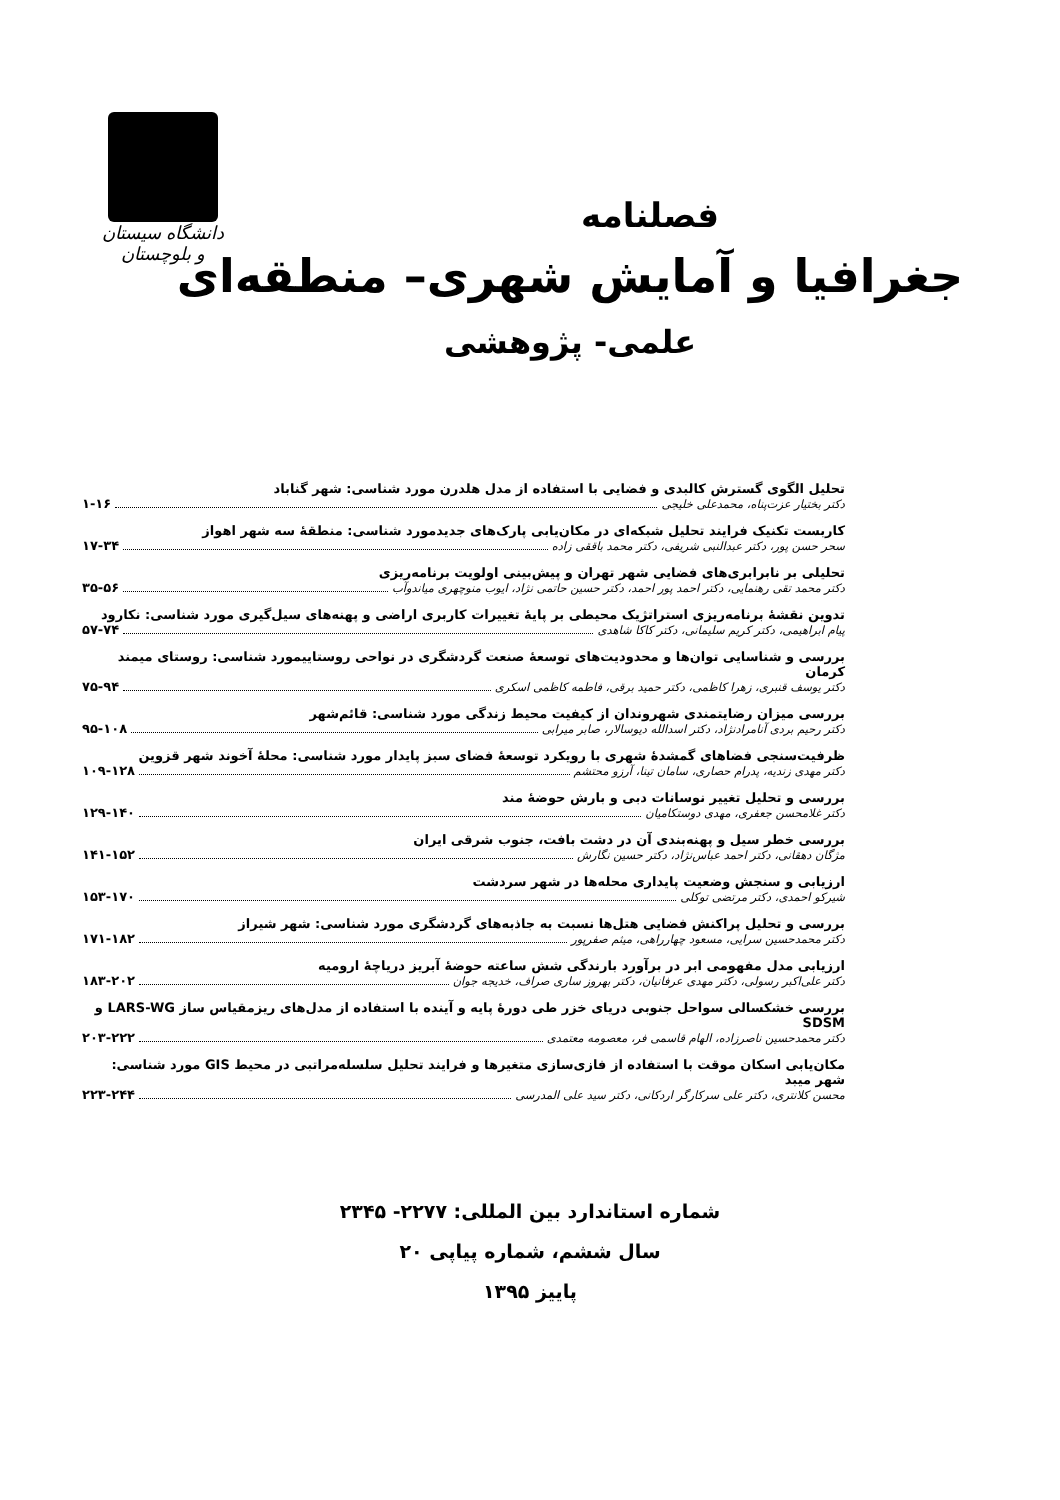دانشگاه سیستان و بلوچستان
فصلنامه
جغرافیا و آمایش شهری– منطقه‌ای
علمی- پژوهشی
تحلیل الگوی گسترش کالبدی و فضایی با استفاده از مدل هلدرن مورد شناسی: شهر گناباد
دکتر بختیار عزت‌پناه، محمدعلی خلیجی ۱-۱۶
کاربست تکنیک فرایند تحلیل شبکه‌ای در مکان‌یابی پارک‌های جدیدمورد شناسی: منطقهٔ سه شهر اهواز
سحر حسن پور، دکتر عبدالنبی شریفی، دکتر محمد باققی زاده ۱۷-۳۴
تحلیلی بر نابرابری‌های فضایی شهر تهران و پیش‌بینی اولویت برنامه‌ریزی
دکتر محمد تقی رهنمایی، دکتر احمد پور احمد، دکتر حسین حاتمی نژاد، ایوب منوچهری میاندوآب ۳۵-۵۶
تدوین نقشهٔ برنامه‌ریزی استراتژیک محیطی بر پایهٔ تغییرات کاربری اراضی و پهنه‌های سیل‌گیری مورد شناسی: نکارود
پیام ابراهیمی، دکتر کریم سلیمانی، دکتر کاکا شاهدی ۵۷-۷۴
بررسی و شناسایی توان‌ها و محدودیت‌های توسعهٔ صنعت گردشگری در نواحی روستاییمورد شناسی: روستای میمند کرمان
دکتر یوسف قنبری، زهرا کاظمی، دکتر حمید برقی، فاطمه کاظمی اسکری ۷۵-۹۴
بررسی میزان رضایتمندی شهروندان از کیفیت محیط زندگی مورد شناسی: قائم‌شهر
دکتر رحیم بردی آنامرادنژاد، دکتر اسدالله دیوسالار، صابر میرابی ۹۵-۱۰۸
ظرفیت‌سنجی فضاهای گمشدهٔ شهری با رویکرد توسعهٔ فضای سبز پایدار مورد شناسی: محلهٔ آخوند شهر قزوین
دکتر مهدی زندیه، پدرام حصاری، سامان تینا، آرزو محتشم ۱۰۹-۱۲۸
بررسی و تحلیل تغییر نوسانات دبی و بارش حوضهٔ مند
دکتر غلامحسن جعفری، مهدی دوستکامیان ۱۲۹-۱۴۰
بررسی خطر سیل و پهنه‌بندی آن در دشت بافت، جنوب شرقی ایران
مژگان دهقانی، دکتر احمد عباس‌نژاد، دکتر حسین نگارش ۱۴۱-۱۵۲
ارزیابی و سنجش وضعیت پایداری محله‌ها در شهر سردشت
شیرکو احمدی، دکتر مرتضی توکلی ۱۵۳-۱۷۰
بررسی و تحلیل پراکنش فضایی هتل‌ها نسبت به جاذبه‌های گردشگری مورد شناسی: شهر شیراز
دکتر محمدحسین سرایی، مسعود چهارراهی، میثم صفرپور ۱۷۱-۱۸۲
ارزیابی مدل مفهومی ابر در برآورد بارندگی شش ساعته حوضهٔ آبریز دریاچهٔ ارومیه
دکتر علی‌اکبر رسولی، دکتر مهدی عرفانیان، دکتر بهروز ساری صراف، خدیجه جوان ۱۸۳-۲۰۲
بررسی خشکسالی سواحل جنوبی دریای خزر طی دورهٔ پایه و آینده با استفاده از مدل‌های ریزمقیاس ساز LARS-WG و SDSM
دکتر محمدحسین ناصرزاده، الهام قاسمی فر، معصومه معتمدی ۲۰۳-۲۲۲
مکان‌یابی اسکان موقت با استفاده از فازی‌سازی متغیرها و فرایند تحلیل سلسله‌مراتبی در محیط GIS مورد شناسی: شهر میبد
محسن کلانتری، دکتر علی سرکارگر اردکانی، دکتر سید علی المدرسی ۲۲۳-۲۴۴
شماره استاندارد بین المللی: ۲۲۷۷- ۲۳۴۵
سال ششم، شماره پیاپی ۲۰
پاییز ۱۳۹۵